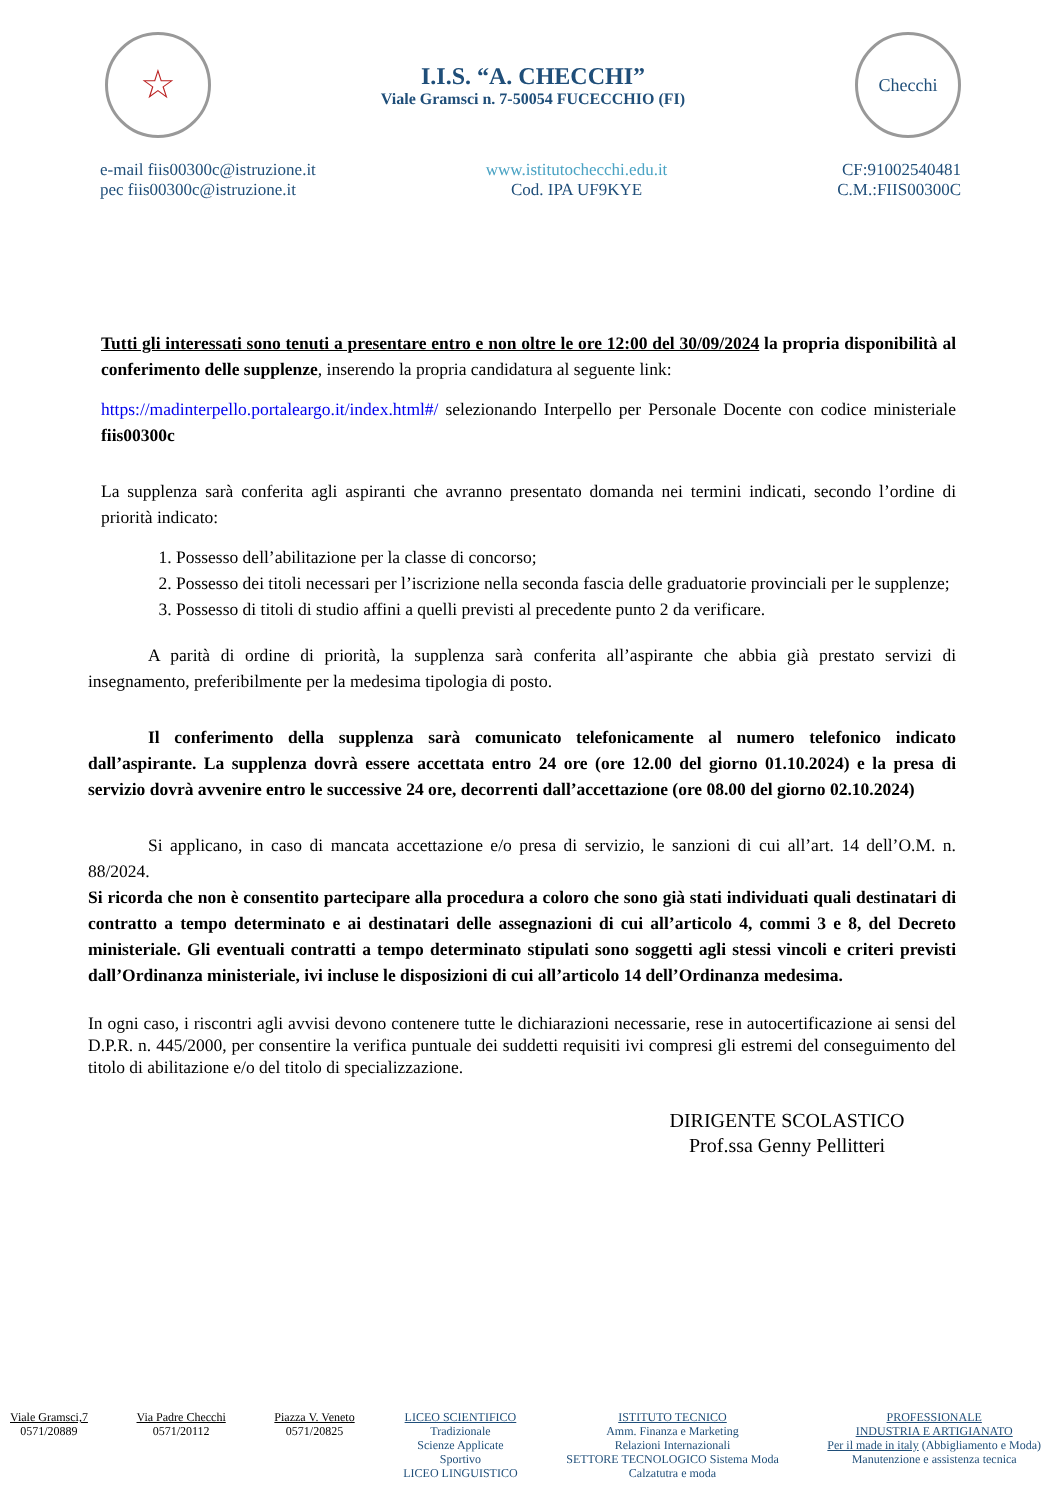☆
I.I.S. “A. CHECCHI”
Viale Gramsci n. 7-50054 FUCECCHIO (FI)
Checchi
e-mail fiis00300c@istruzione.it
pec fiis00300c@istruzione.it
www.istitutochecchi.edu.it
Cod. IPA UF9KYE
CF:91002540481
C.M.:FIIS00300C
Tutti gli interessati sono tenuti a presentare entro e non oltre le ore 12:00 del 30/09/2024 la propria disponibilità al conferimento delle supplenze, inserendo la propria candidatura al seguente link:
https://madinterpello.portaleargo.it/index.html#/ selezionando Interpello per Personale Docente con codice ministeriale fiis00300c
La supplenza sarà conferita agli aspiranti che avranno presentato domanda nei termini indicati, secondo l’ordine di priorità indicato:
1. Possesso dell’abilitazione per la classe di concorso;
2. Possesso dei titoli necessari per l’iscrizione nella seconda fascia delle graduatorie provinciali per le supplenze;
3. Possesso di titoli di studio affini a quelli previsti al precedente punto 2 da verificare.
A parità di ordine di priorità, la supplenza sarà conferita all’aspirante che abbia già prestato servizi di insegnamento, preferibilmente per la medesima tipologia di posto.
Il conferimento della supplenza sarà comunicato telefonicamente al numero telefonico indicato dall’aspirante. La supplenza dovrà essere accettata entro 24 ore (ore 12.00 del giorno 01.10.2024) e la presa di servizio dovrà avvenire entro le successive 24 ore, decorrenti dall’accettazione (ore 08.00 del giorno 02.10.2024)
Si applicano, in caso di mancata accettazione e/o presa di servizio, le sanzioni di cui all’art. 14 dell’O.M. n. 88/2024.
Si ricorda che non è consentito partecipare alla procedura a coloro che sono già stati individuati quali destinatari di contratto a tempo determinato e ai destinatari delle assegnazioni di cui all’articolo 4, commi 3 e 8, del Decreto ministeriale. Gli eventuali contratti a tempo determinato stipulati sono soggetti agli stessi vincoli e criteri previsti dall’Ordinanza ministeriale, ivi incluse le disposizioni di cui all’articolo 14 dell’Ordinanza medesima.
In ogni caso, i riscontri agli avvisi devono contenere tutte le dichiarazioni necessarie, rese in autocertificazione ai sensi del D.P.R. n. 445/2000, per consentire la verifica puntuale dei suddetti requisiti ivi compresi gli estremi del conseguimento del titolo di abilitazione e/o del titolo di specializzazione.
DIRIGENTE SCOLASTICO
Prof.ssa Genny Pellitteri
Viale Gramsci,7
0571/20889
Via Padre Checchi
0571/20112
Piazza V. Veneto
0571/20825
LICEO SCIENTIFICO
Tradizionale
Scienze Applicate
Sportivo
LICEO LINGUISTICO
ISTITUTO TECNICO
Amm. Finanza e Marketing
Relazioni Internazionali
SETTORE TECNOLOGICO Sistema Moda
Calzatutra e moda
PROFESSIONALE
INDUSTRIA E ARTIGIANATO
Per il made in italy (Abbigliamento e Moda)
Manutenzione e assistenza tecnica